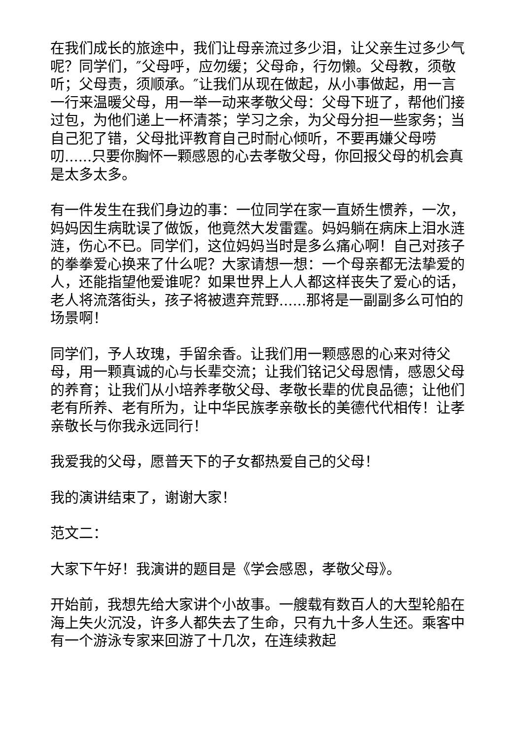在我们成长的旅途中，我们让母亲流过多少泪，让父亲生过多少气呢？同学们，″父母呼，应勿缓；父母命，行勿懒。父母教，须敬听；父母责，须顺承。″让我们从现在做起，从小事做起，用一言一行来温暖父母，用一举一动来孝敬父母：父母下班了，帮他们接过包，为他们递上一杯清茶；学习之余，为父母分担一些家务；当自己犯了错，父母批评教育自己时耐心倾听，不要再嫌父母唠叨......只要你胸怀一颗感恩的心去孝敬父母，你回报父母的机会真是太多太多。
有一件发生在我们身边的事：一位同学在家一直娇生惯养，一次，妈妈因生病耽误了做饭，他竟然大发雷霆。妈妈躺在病床上泪水涟涟，伤心不已。同学们，这位妈妈当时是多么痛心啊！自己对孩子的拳拳爱心换来了什么呢？大家请想一想：一个母亲都无法挚爱的人，还能指望他爱谁呢？如果世界上人人都这样丧失了爱心的话，老人将流落街头，孩子将被遗弃荒野......那将是一副副多么可怕的场景啊！
同学们，予人玫瑰，手留余香。让我们用一颗感恩的心来对待父母，用一颗真诚的心与长辈交流；让我们铭记父母恩情，感恩父母的养育；让我们从小培养孝敬父母、孝敬长辈的优良品德；让他们老有所养、老有所为，让中华民族孝亲敬长的美德代代相传！让孝亲敬长与你我永远同行！
我爱我的父母，愿普天下的子女都热爱自己的父母！
我的演讲结束了，谢谢大家！
范文二：
大家下午好！我演讲的题目是《学会感恩，孝敬父母》。
开始前，我想先给大家讲个小故事。一艘载有数百人的大型轮船在海上失火沉没，许多人都失去了生命，只有九十多人生还。乘客中有一个游泳专家来回游了十几次，在连续救起